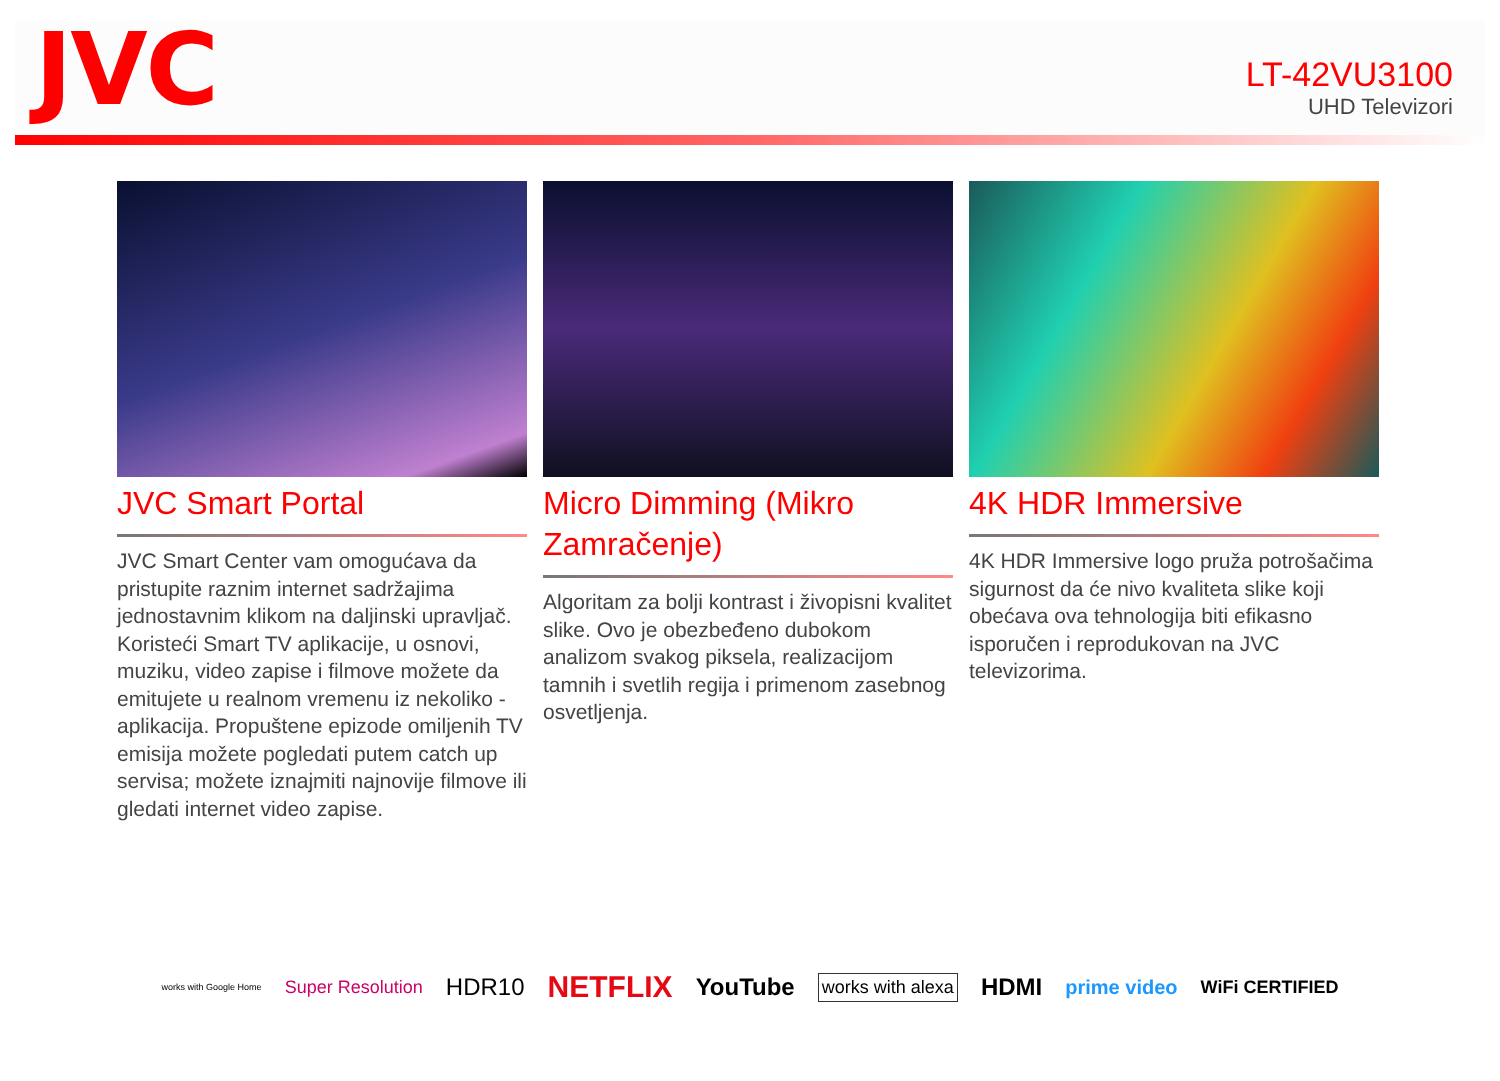JVC
LT-42VU3100
UHD Televizori
JVC Smart Portal
JVC Smart Center vam omogućava da pristupite raznim internet sadržajima jednostavnim klikom na daljinski upravljač. Koristeći Smart TV aplikacije, u osnovi, muziku, video zapise i filmove možete da emitujete u realnom vremenu iz nekoliko - aplikacija. Propuštene epizode omiljenih TV emisija možete pogledati putem catch up servisa; možete iznajmiti najnovije filmove ili gledati internet video zapise.
Micro Dimming (Mikro Zamračenje)
Algoritam za bolji kontrast i živopisni kvalitet slike. Ovo je obezbeđeno dubokom analizom svakog piksela, realizacijom tamnih i svetlih regija i primenom zasebnog osvetljenja.
4K HDR Immersive
4K HDR Immersive logo pruža potrošačima sigurnost da će nivo kvaliteta slike koji obećava ova tehnologija biti efikasno isporučen i reprodukovan na JVC televizorima.
works with Google Home Super Resolution HDR10 NETFLIX YouTube works with alexa HDMI prime video WiFi CERTIFIED